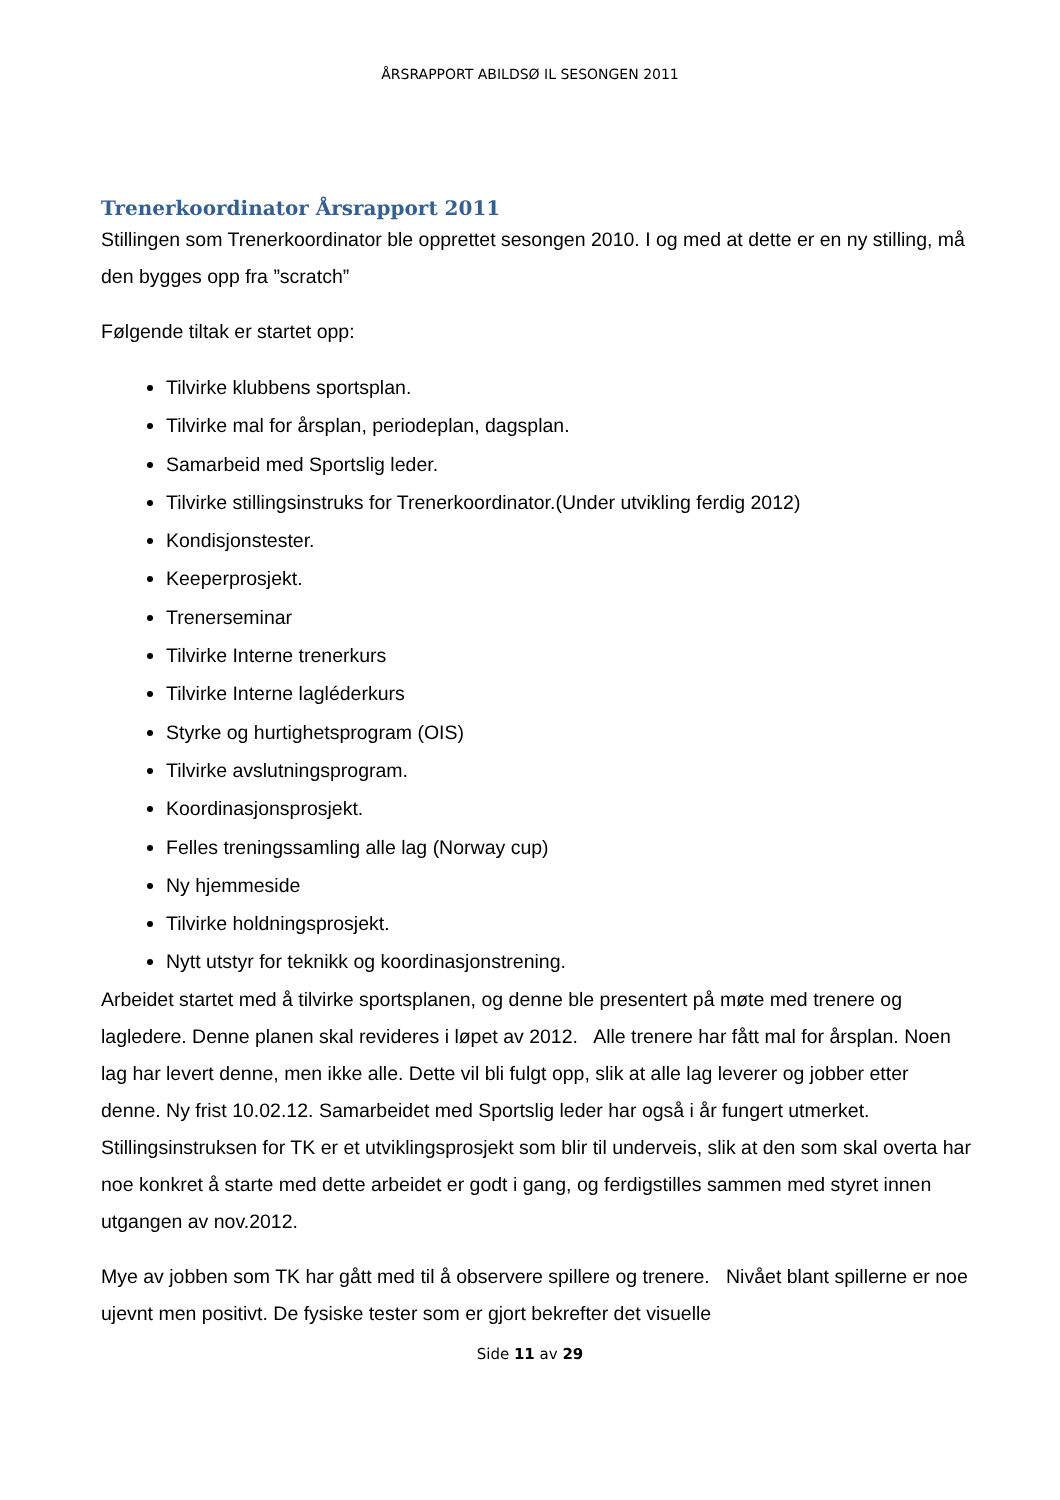ÅRSRAPPORT ABILDSØ IL SESONGEN 2011
Trenerkoordinator Årsrapport 2011
Stillingen som Trenerkoordinator ble opprettet sesongen 2010. I og med at dette er en ny stilling, må den bygges opp fra ”scratch”
Følgende tiltak er startet opp:
Tilvirke klubbens sportsplan.
Tilvirke mal for årsplan, periodeplan, dagsplan.
Samarbeid med Sportslig leder.
Tilvirke stillingsinstruks for Trenerkoordinator.(Under utvikling ferdig 2012)
Kondisjonstester.
Keeperprosjekt.
Trenerseminar
Tilvirke Interne trenerkurs
Tilvirke Interne lagléderkurs
Styrke og hurtighetsprogram (OIS)
Tilvirke avslutningsprogram.
Koordinasjonsprosjekt.
Felles treningssamling alle lag (Norway cup)
Ny hjemmeside
Tilvirke holdningsprosjekt.
Nytt utstyr for teknikk og koordinasjonstrening.
Arbeidet startet med å tilvirke sportsplanen, og denne ble presentert på møte med trenere og lagledere. Denne planen skal revideres i løpet av 2012. Alle trenere har fått mal for årsplan. Noen lag har levert denne, men ikke alle. Dette vil bli fulgt opp, slik at alle lag leverer og jobber etter denne. Ny frist 10.02.12. Samarbeidet med Sportslig leder har også i år fungert utmerket. Stillingsinstruksen for TK er et utviklingsprosjekt som blir til underveis, slik at den som skal overta har noe konkret å starte med dette arbeidet er godt i gang, og ferdigstilles sammen med styret innen utgangen av nov.2012.
Mye av jobben som TK har gått med til å observere spillere og trenere. Nivået blant spillerne er noe ujevnt men positivt. De fysiske tester som er gjort bekrefter det visuelle
Side 11 av 29